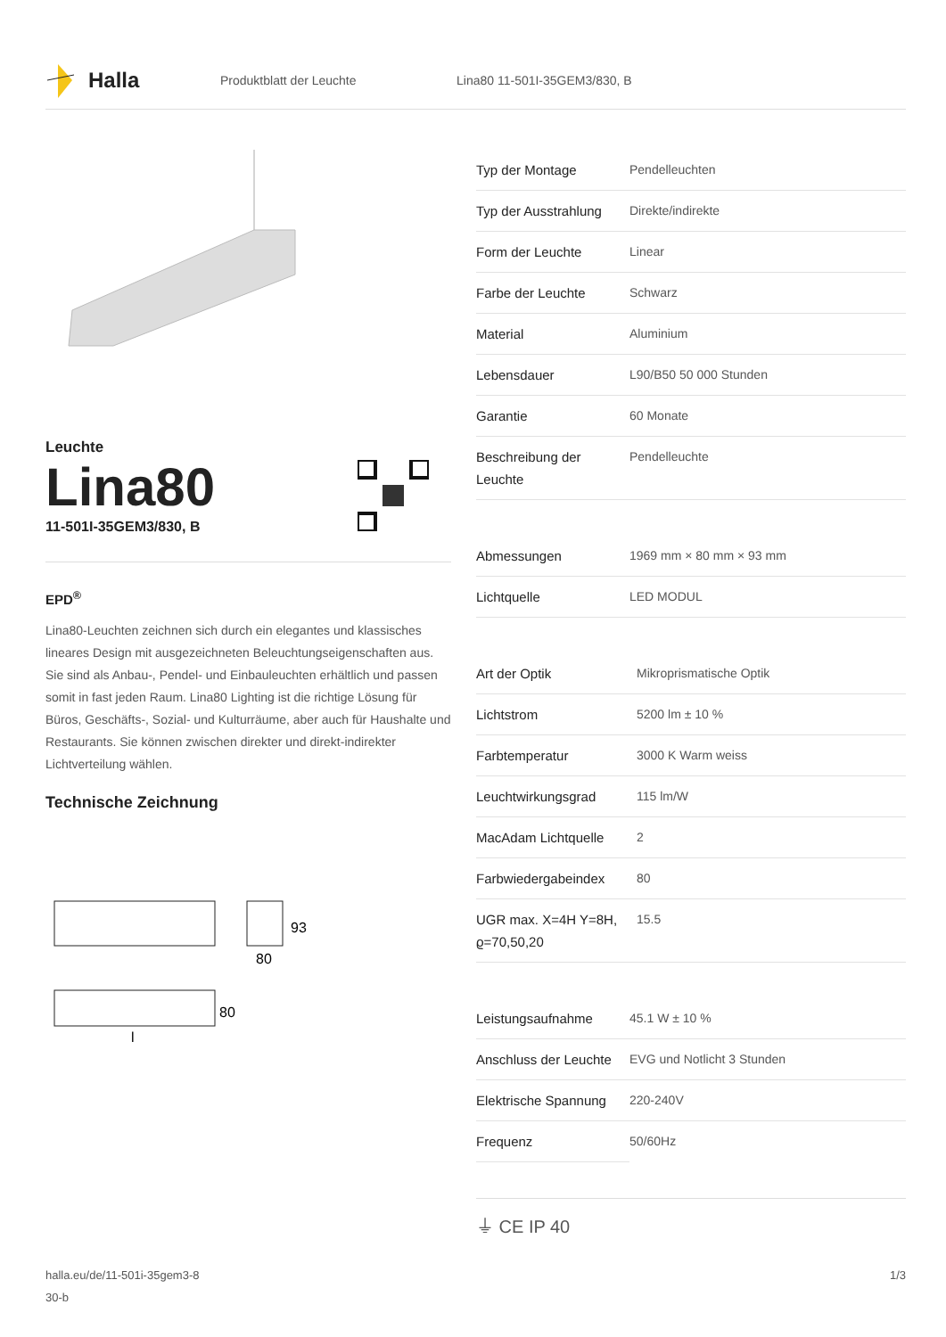Halla
Produktblatt der Leuchte Lina80 11-501I-35GEM3/830, B
Leuchte
Lina80
11-501I-35GEM3/830, B
EPD<sup>®</sup>
Lina80-Leuchten zeichnen sich durch ein elegantes und klassisches lineares Design mit ausgezeichneten Beleuchtungseigenschaften aus. Sie sind als Anbau-, Pendel- und Einbauleuchten erhältlich und passen somit in fast jeden Raum. Lina80 Lighting ist die richtige Lösung für Büros, Geschäfts-, Sozial- und Kulturräume, aber auch für Haushalte und Restaurants. Sie können zwischen direkter und direkt-indirekter Lichtverteilung wählen.
Technische Zeichnung
93
80
80
l
| Typ der Montage | Pendelleuchten |
| Typ der Ausstrahlung | Direkte/indirekte |
| Form der Leuchte | Linear |
| Farbe der Leuchte | Schwarz |
| Material | Aluminium |
| Lebensdauer | L90/B50 50 000 Stunden |
| Garantie | 60 Monate |
| Beschreibung der Leuchte | Pendelleuchte |
| Abmessungen | 1969 mm × 80 mm × 93 mm |
| Lichtquelle | LED MODUL |
| Art der Optik | Mikroprismatische Optik |
| Lichtstrom | 5200 lm ± 10 % |
| Farbtemperatur | 3000 K Warm weiss |
| Leuchtwirkungsgrad | 115 lm/W |
| MacAdam Lichtquelle | 2 |
| Farbwiedergabeindex | 80 |
| UGR max. X=4H Y=8H, ϱ=70,50,20 | 15.5 |
| Leistungsaufnahme | 45.1 W ± 10 % |
| Anschluss der Leuchte | EVG und Notlicht 3 Stunden |
| Elektrische Spannung | 220-240V |
| Frequenz | 50/60Hz |
⏚ CE IP 40
halla.eu/de/11-501i-35gem3-8
30-b
1/3